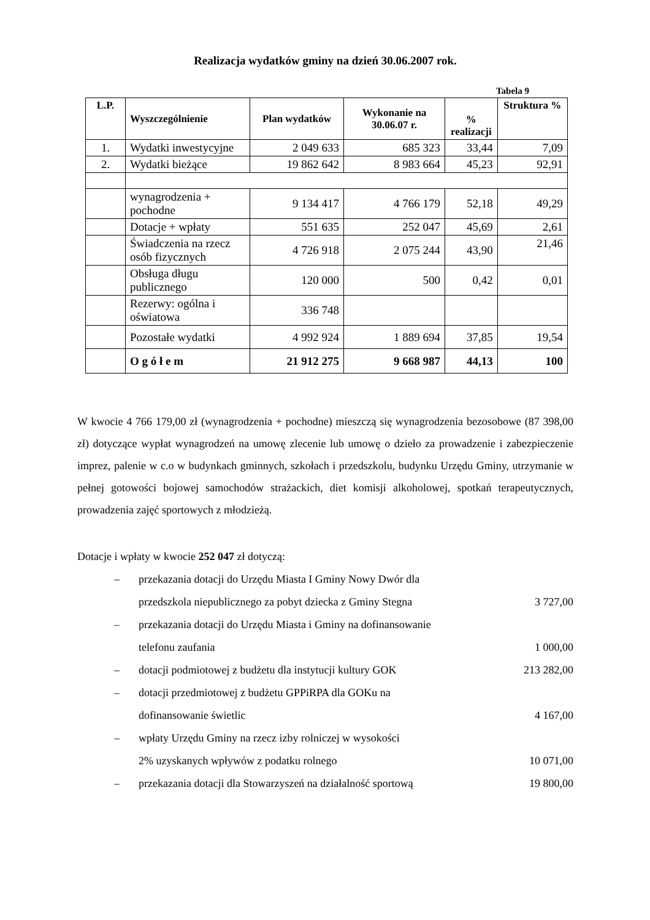Realizacja wydatków gminy na dzień 30.06.2007 rok.
Tabela 9
| L.P. | Wyszczególnienie | Plan wydatków | Wykonanie na 30.06.07 r. | % realizacji | Struktura % |
| --- | --- | --- | --- | --- | --- |
| 1. | Wydatki inwestycyjne | 2 049 633 | 685 323 | 33,44 | 7,09 |
| 2. | Wydatki bieżące | 19 862 642 | 8 983 664 | 45,23 | 92,91 |
| | wynagrodzenia + pochodne | 9 134 417 | 4 766 179 | 52,18 | 49,29 |
| | Dotacje + wpłaty | 551 635 | 252 047 | 45,69 | 2,61 |
| | Świadczenia na rzecz osób fizycznych | 4 726 918 | 2 075 244 | 43,90 | 21,46 |
| | Obsługa długu publicznego | 120 000 | 500 | 0,42 | 0,01 |
| | Rezerwy: ogólna i oświatowa | 336 748 | | | |
| | Pozostałe wydatki | 4 992 924 | 1 889 694 | 37,85 | 19,54 |
| | O g ó ł e m | 21 912 275 | 9 668 987 | 44,13 | 100 |
W kwocie 4 766 179,00 zł (wynagrodzenia + pochodne) mieszczą się wynagrodzenia bezosobowe (87 398,00 zł) dotyczące wypłat wynagrodzeń na umowę zlecenie lub umowę o dzieło za prowadzenie i zabezpieczenie imprez, palenie w c.o w budynkach gminnych, szkołach i przedszkolu, budynku Urzędu Gminy, utrzymanie w pełnej gotowości bojowej samochodów strażackich, diet komisji alkoholowej, spotkań terapeutycznych, prowadzenia zajęć sportowych z młodzieżą.
Dotacje i wpłaty w kwocie 252 047 zł dotyczą:
– przekazania dotacji do Urzędu Miasta I Gminy Nowy Dwór dla
przedszkola niepublicznego za pobyt dziecka z Gminy Stegna 3 727,00
– przekazania dotacji do Urzędu Miasta i Gminy na dofinansowanie
telefonu zaufania 1 000,00
– dotacji podmiotowej z budżetu dla instytucji kultury GOK 213 282,00
– dotacji przedmiotowej z budżetu GPPiRPA dla GOKu na
dofinansowanie świetlic 4 167,00
– wpłaty Urzędu Gminy na rzecz izby rolniczej w wysokości
2% uzyskanych wpływów z podatku rolnego 10 071,00
– przekazania dotacji dla Stowarzyszeń na działalność sportową 19 800,00